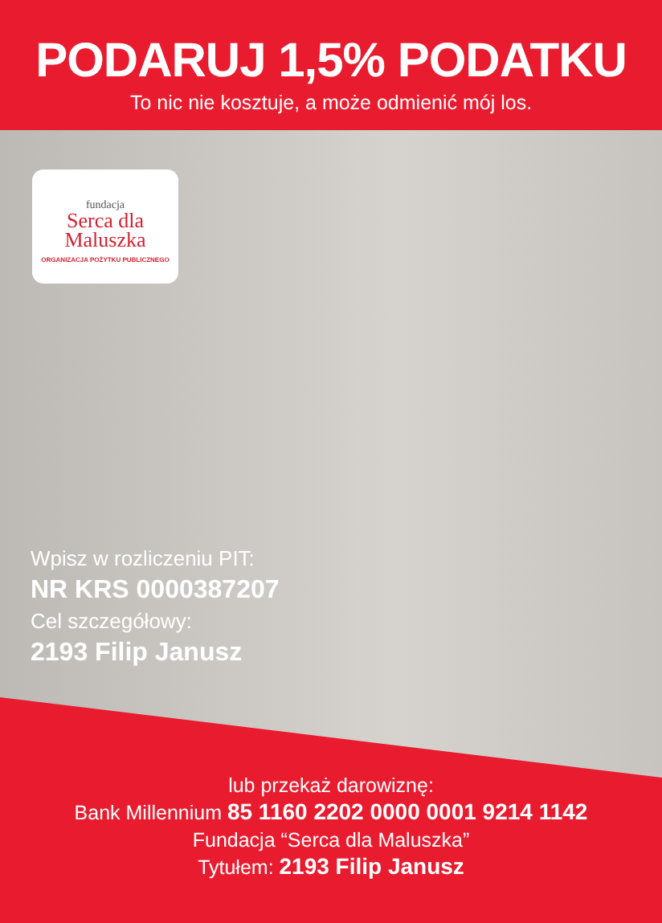PODARUJ 1,5% PODATKU
To nic nie kosztuje, a może odmienić mój los.
fundacja
Serca dla
Maluszka
ORGANIZACJA POŻYTKU PUBLICZNEGO
Wpisz w rozliczeniu PIT:
NR KRS 0000387207
Cel szczegółowy:
2193 Filip Janusz
lub przekaż darowiznę:
Bank Millennium 85 1160 2202 0000 0001 9214 1142
Fundacja “Serca dla Maluszka”
Tytułem: 2193 Filip Janusz